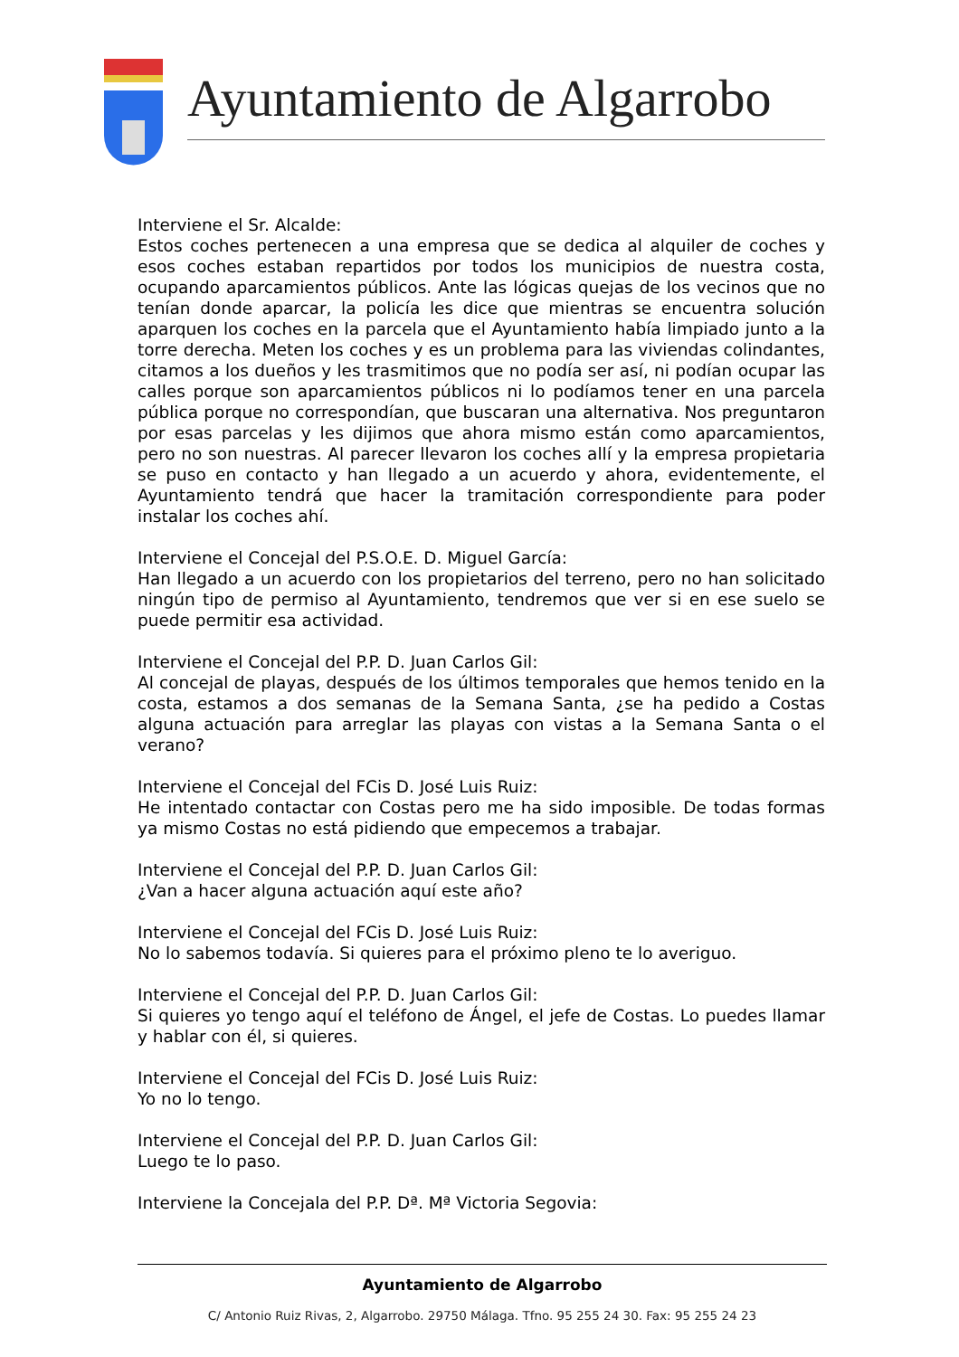Ayuntamiento de Algarrobo
Interviene el Sr. Alcalde:
Estos coches pertenecen a una empresa que se dedica al alquiler de coches y esos coches estaban repartidos por todos los municipios de nuestra costa, ocupando aparcamientos públicos. Ante las lógicas quejas de los vecinos que no tenían donde aparcar, la policía les dice que mientras se encuentra solución aparquen los coches en la parcela que el Ayuntamiento había limpiado junto a la torre derecha. Meten los coches y es un problema para las viviendas colindantes, citamos a los dueños y les trasmitimos que no podía ser así, ni podían ocupar las calles porque son aparcamientos públicos ni lo podíamos tener en una parcela pública porque no correspondían, que buscaran una alternativa. Nos preguntaron por esas parcelas y les dijimos que ahora mismo están como aparcamientos, pero no son nuestras. Al parecer llevaron los coches allí y la empresa propietaria se puso en contacto y han llegado a un acuerdo y ahora, evidentemente, el Ayuntamiento tendrá que hacer la tramitación correspondiente para poder instalar los coches ahí.
Interviene el Concejal del P.S.O.E. D. Miguel García:
Han llegado a un acuerdo con los propietarios del terreno, pero no han solicitado ningún tipo de permiso al Ayuntamiento, tendremos que ver si en ese suelo se puede permitir esa actividad.
Interviene el Concejal del P.P. D. Juan Carlos Gil:
Al concejal de playas, después de los últimos temporales que hemos tenido en la costa, estamos a dos semanas de la Semana Santa, ¿se ha pedido a Costas alguna actuación para arreglar las playas con vistas a la Semana Santa o el verano?
Interviene el Concejal del FCis D. José Luis Ruiz:
He intentado contactar con Costas pero me ha sido imposible. De todas formas ya mismo Costas no está pidiendo que empecemos a trabajar.
Interviene el Concejal del P.P. D. Juan Carlos Gil:
¿Van a hacer alguna actuación aquí este año?
Interviene el Concejal del FCis D. José Luis Ruiz:
No lo sabemos todavía. Si quieres para el próximo pleno te lo averiguo.
Interviene el Concejal del P.P. D. Juan Carlos Gil:
Si quieres yo tengo aquí el teléfono de Ángel, el jefe de Costas. Lo puedes llamar y hablar con él, si quieres.
Interviene el Concejal del FCis D. José Luis Ruiz:
Yo no lo tengo.
Interviene el Concejal del P.P. D. Juan Carlos Gil:
Luego te lo paso.
Interviene la Concejala del P.P. Dª. Mª Victoria Segovia:
Ayuntamiento de Algarrobo
C/ Antonio Ruiz Rivas, 2, Algarrobo. 29750 Málaga. Tfno. 95 255 24 30. Fax: 95 255 24 23